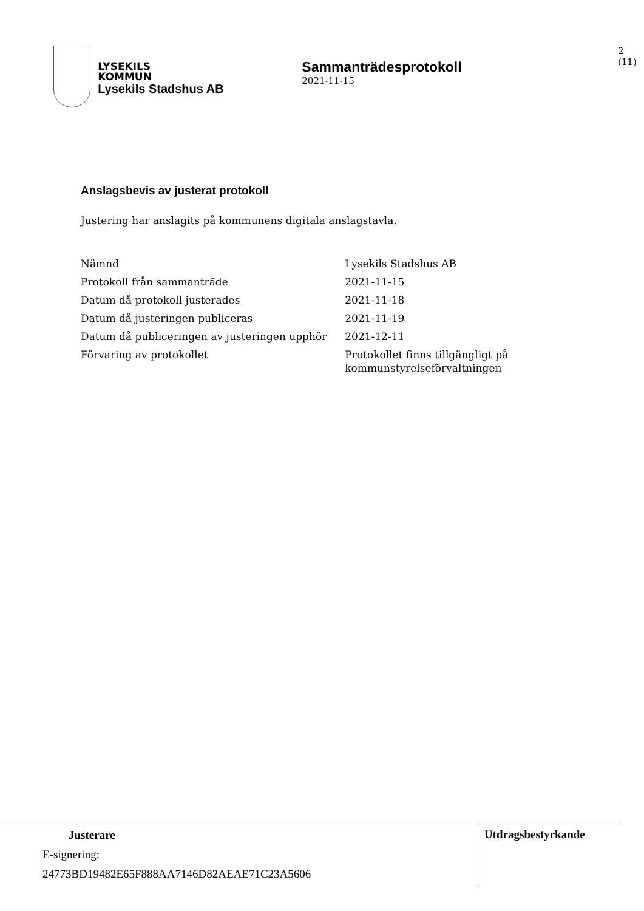LYSEKILS
KOMMUN
Lysekils Stadshus AB
Sammanträdesprotokoll
2021-11-15
2 (11)
Anslagsbevis av justerat protokoll
Justering har anslagits på kommunens digitala anslagstavla.
| Nämnd | Lysekils Stadshus AB |
| Protokoll från sammanträde | 2021-11-15 |
| Datum då protokoll justerades | 2021-11-18 |
| Datum då justeringen publiceras | 2021-11-19 |
| Datum då publiceringen av justeringen upphör | 2021-12-11 |
| Förvaring av protokollet | Protokollet finns tillgängligt på kommunstyrelseförvaltningen |
Justerare
E-signering:
24773BD19482E65F888AA7146D82AEAE71C23A5606
Utdragsbestyrkande